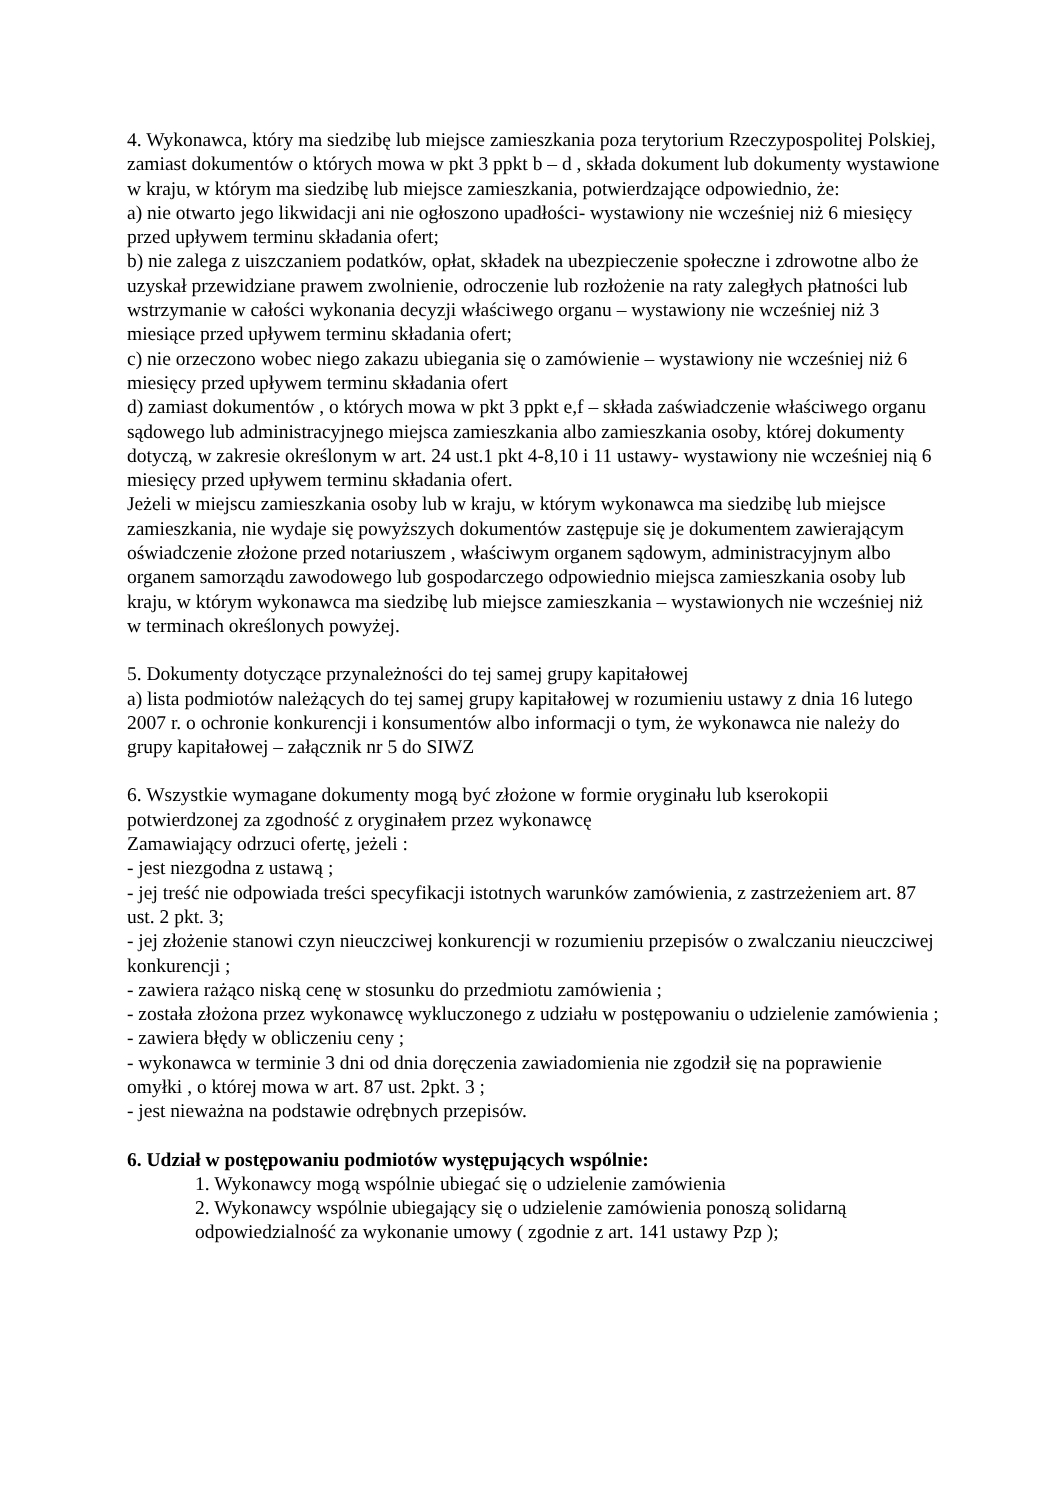4. Wykonawca, który ma siedzibę lub miejsce zamieszkania poza terytorium Rzeczypospolitej Polskiej, zamiast dokumentów o których mowa w pkt 3 ppkt b – d , składa dokument lub dokumenty wystawione w kraju, w którym ma siedzibę lub miejsce zamieszkania, potwierdzające odpowiednio, że:
a) nie otwarto jego likwidacji ani nie ogłoszono upadłości- wystawiony nie wcześniej niż 6 miesięcy przed upływem terminu składania ofert;
b) nie zalega z uiszczaniem podatków, opłat, składek na ubezpieczenie społeczne i zdrowotne albo że uzyskał przewidziane prawem zwolnienie, odroczenie lub rozłożenie na raty zaległych płatności lub wstrzymanie w całości wykonania decyzji właściwego organu – wystawiony nie wcześniej niż 3 miesiące przed upływem terminu składania ofert;
c) nie orzeczono wobec niego zakazu ubiegania się o zamówienie – wystawiony nie wcześniej niż 6 miesięcy przed upływem terminu składania ofert
d) zamiast dokumentów , o których mowa w pkt 3 ppkt e,f – składa zaświadczenie właściwego organu sądowego lub administracyjnego miejsca zamieszkania albo zamieszkania osoby, której dokumenty dotyczą, w zakresie określonym w art. 24 ust.1 pkt 4-8,10 i 11 ustawy- wystawiony nie wcześniej nią 6 miesięcy przed upływem terminu składania ofert.
Jeżeli w miejscu zamieszkania osoby lub w kraju, w którym wykonawca ma siedzibę lub miejsce zamieszkania, nie wydaje się powyższych dokumentów zastępuje się je dokumentem zawierającym oświadczenie złożone przed notariuszem , właściwym organem sądowym, administracyjnym albo organem samorządu zawodowego lub gospodarczego odpowiednio miejsca zamieszkania osoby lub kraju, w którym wykonawca ma siedzibę lub miejsce zamieszkania – wystawionych nie wcześniej niż w terminach określonych powyżej.
5. Dokumenty dotyczące przynależności do tej samej grupy kapitałowej
a) lista podmiotów należących do tej samej grupy kapitałowej w rozumieniu ustawy z dnia 16 lutego 2007 r. o ochronie konkurencji i konsumentów albo informacji o tym, że wykonawca nie należy do grupy kapitałowej – załącznik nr 5 do SIWZ
6. Wszystkie wymagane dokumenty mogą być złożone w formie oryginału lub kserokopii potwierdzonej za zgodność z oryginałem przez wykonawcę
Zamawiający odrzuci ofertę, jeżeli :
- jest niezgodna z ustawą ;
- jej treść nie odpowiada treści specyfikacji istotnych warunków zamówienia, z zastrzeżeniem art. 87 ust. 2 pkt. 3;
- jej złożenie stanowi czyn nieuczciwej konkurencji w rozumieniu przepisów o zwalczaniu nieuczciwej konkurencji ;
- zawiera rażąco niską cenę w stosunku do przedmiotu zamówienia ;
- została złożona przez wykonawcę wykluczonego z udziału w postępowaniu o udzielenie zamówienia ;
- zawiera błędy w obliczeniu ceny ;
- wykonawca w terminie 3 dni od dnia doręczenia zawiadomienia nie zgodził się na poprawienie omyłki , o której mowa w art. 87 ust. 2pkt. 3 ;
- jest nieważna na podstawie odrębnych przepisów.
6. Udział w postępowaniu podmiotów występujących wspólnie:
1. Wykonawcy mogą wspólnie ubiegać się o udzielenie zamówienia
2. Wykonawcy wspólnie ubiegający się o udzielenie zamówienia ponoszą solidarną odpowiedzialność za wykonanie umowy ( zgodnie z art. 141 ustawy Pzp );